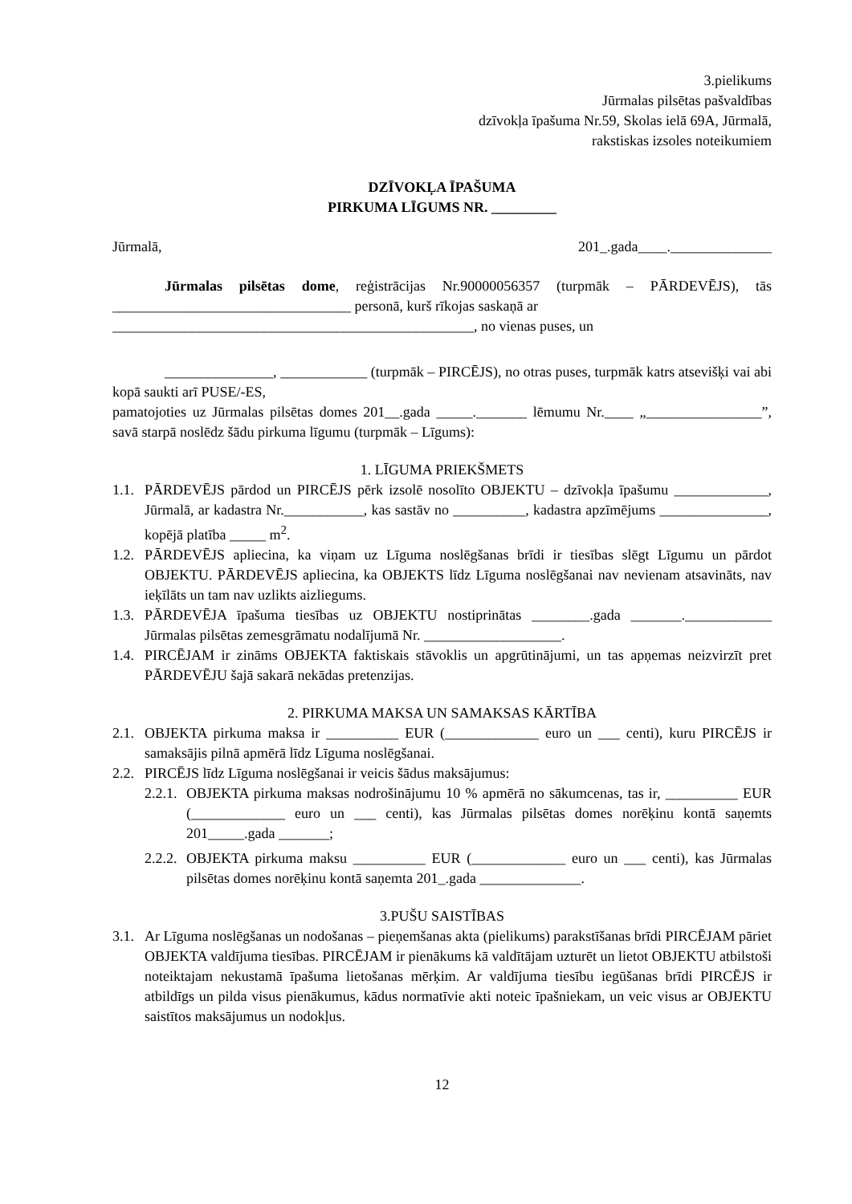3.pielikums
Jūrmalas pilsētas pašvaldības
dzīvokļa īpašuma Nr.59, Skolas ielā 69A, Jūrmalā,
rakstiskas izsoles noteikumiem
DZĪVOKĻA ĪPAŠUMA
PIRKUMA LĪGUMS NR. _________
Jūrmalā, 201_.gada____.______________
Jūrmalas pilsētas dome, reģistrācijas Nr.90000056357 (turpmāk – PĀRDEVĒJS), tās _________________________________ personā, kurš rīkojas saskaņā ar
__________________________________________________, no vienas puses, un
_______________, ____________ (turpmāk – PIRCĒJS), no otras puses, turpmāk katrs atsevišķi vai abi kopā saukti arī PUSE/-ES,
pamatojoties uz Jūrmalas pilsētas domes 201__.gada _____._______ lēmumu Nr.____ „________________”, savā starpā noslēdz šādu pirkuma līgumu (turpmāk – Līgums):
1. LĪGUMA PRIEKŠMETS
1.1. PĀRDEVĒJS pārdod un PIRCĒJS pērk izsolē nosolīto OBJEKTU – dzīvokļa īpašumu _____________, Jūrmalā, ar kadastra Nr.___________, kas sastāv no __________, kadastra apzīmējums _______________, kopējā platība _____ m<sup>2</sup>.
1.2. PĀRDEVĒJS apliecina, ka viņam uz Līguma noslēgšanas brīdi ir tiesības slēgt Līgumu un pārdot OBJEKTU. PĀRDEVĒJS apliecina, ka OBJEKTS līdz Līguma noslēgšanai nav nevienam atsavināts, nav ieķīlāts un tam nav uzlikts aizliegums.
1.3. PĀRDEVĒJA īpašuma tiesības uz OBJEKTU nostiprinātas ________.gada _______.____________ Jūrmalas pilsētas zemesgrāmatu nodalījumā Nr. ___________________.
1.4. PIRCĒJAM ir zināms OBJEKTA faktiskais stāvoklis un apgrūtinājumi, un tas apņemas neizvirzīt pret PĀRDEVĒJU šajā sakarā nekādas pretenzijas.
2. PIRKUMA MAKSA UN SAMAKSAS KĀRTĪBA
2.1. OBJEKTA pirkuma maksa ir __________ EUR (_____________ euro un ___ centi), kuru PIRCĒJS ir samaksājis pilnā apmērā līdz Līguma noslēgšanai.
2.2. PIRCĒJS līdz Līguma noslēgšanai ir veicis šādus maksājumus:
2.2.1. OBJEKTA pirkuma maksas nodrošinājumu 10 % apmērā no sākumcenas, tas ir, __________ EUR (_____________ euro un ___ centi), kas Jūrmalas pilsētas domes norēķinu kontā saņemts 201_____.gada _______;
2.2.2. OBJEKTA pirkuma maksu __________ EUR (_____________ euro un ___ centi), kas Jūrmalas pilsētas domes norēķinu kontā saņemta 201_.gada ______________.
3.PUŠU SAISTĪBAS
3.1. Ar Līguma noslēgšanas un nodošanas – pieņemšanas akta (pielikums) parakstīšanas brīdi PIRCĒJAM pāriet OBJEKTA valdījuma tiesības. PIRCĒJAM ir pienākums kā valdītājam uzturēt un lietot OBJEKTU atbilstoši noteiktajam nekustamā īpašuma lietošanas mērķim. Ar valdījuma tiesību iegūšanas brīdi PIRCĒJS ir atbildīgs un pilda visus pienākumus, kādus normatīvie akti noteic īpašniekam, un veic visus ar OBJEKTU saistītos maksājumus un nodokļus.
12